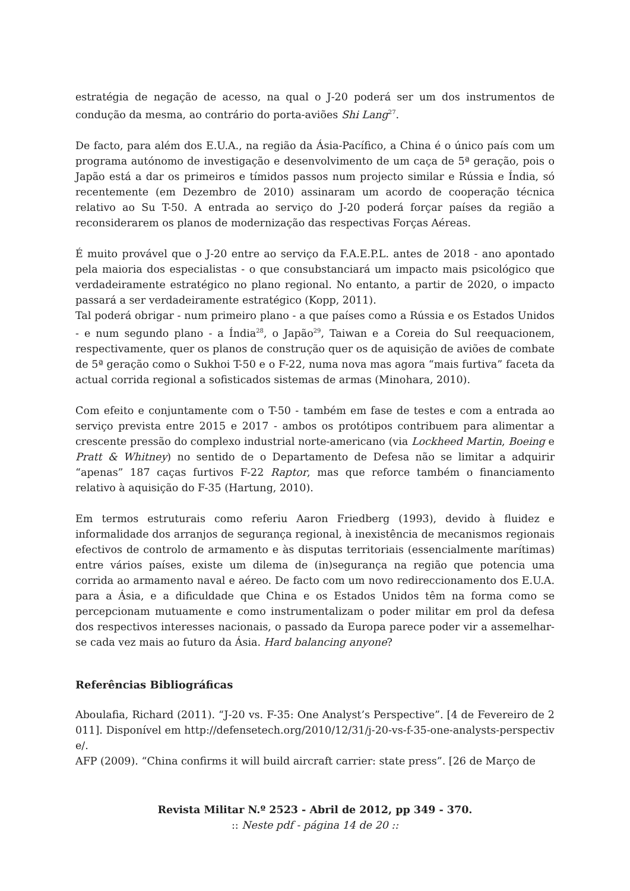estratégia de negação de acesso, na qual o J-20 poderá ser um dos instrumentos de condução da mesma, ao contrário do porta-aviões Shi Lang<sup>27</sup>.
De facto, para além dos E.U.A., na região da Ásia-Pacífico, a China é o único país com um programa autónomo de investigação e desenvolvimento de um caça de 5ª geração, pois o Japão está a dar os primeiros e tímidos passos num projecto similar e Rússia e Índia, só recentemente (em Dezembro de 2010) assinaram um acordo de cooperação técnica relativo ao Su T-50. A entrada ao serviço do J-20 poderá forçar países da região a reconsiderarem os planos de modernização das respectivas Forças Aéreas.
É muito provável que o J-20 entre ao serviço da F.A.E.P.L. antes de 2018 - ano apontado pela maioria dos especialistas - o que consubstanciará um impacto mais psicológico que verdadeiramente estratégico no plano regional. No entanto, a partir de 2020, o impacto passará a ser verdadeiramente estratégico (Kopp, 2011).
Tal poderá obrigar - num primeiro plano - a que países como a Rússia e os Estados Unidos - e num segundo plano - a Índia<sup>28</sup>, o Japão<sup>29</sup>, Taiwan e a Coreia do Sul reequacionem, respectivamente, quer os planos de construção quer os de aquisição de aviões de combate de 5ª geração como o Sukhoi T-50 e o F-22, numa nova mas agora “mais furtiva” faceta da actual corrida regional a sofisticados sistemas de armas (Minohara, 2010).
Com efeito e conjuntamente com o T-50 - também em fase de testes e com a entrada ao serviço prevista entre 2015 e 2017 - ambos os protótipos contribuem para alimentar a crescente pressão do complexo industrial norte-americano (via Lockheed Martin, Boeing e Pratt & Whitney) no sentido de o Departamento de Defesa não se limitar a adquirir “apenas” 187 caças furtivos F-22 Raptor, mas que reforce também o financiamento relativo à aquisição do F-35 (Hartung, 2010).
Em termos estruturais como referiu Aaron Friedberg (1993), devido à fluidez e informalidade dos arranjos de segurança regional, à inexistência de mecanismos regionais efectivos de controlo de armamento e às disputas territoriais (essencialmente marítimas) entre vários países, existe um dilema de (in)segurança na região que potencia uma corrida ao armamento naval e aéreo. De facto com um novo redireccionamento dos E.U.A. para a Ásia, e a dificuldade que China e os Estados Unidos têm na forma como se percepcionam mutuamente e como instrumentalizam o poder militar em prol da defesa dos respectivos interesses nacionais, o passado da Europa parece poder vir a assemelhar-se cada vez mais ao futuro da Ásia. Hard balancing anyone?
Referências Bibliográficas
Aboulafia, Richard (2011). “J-20 vs. F-35: One Analyst’s Perspective”. [4 de Fevereiro de 2011]. Disponível em http://defensetech.org/2010/12/31/j-20-vs-f-35-one-analysts-perspective/.
AFP (2009). “China confirms it will build aircraft carrier: state press”. [26 de Março de
Revista Militar N.º 2523 - Abril de 2012, pp 349 - 370.
:: Neste pdf - página 14 de 20 ::